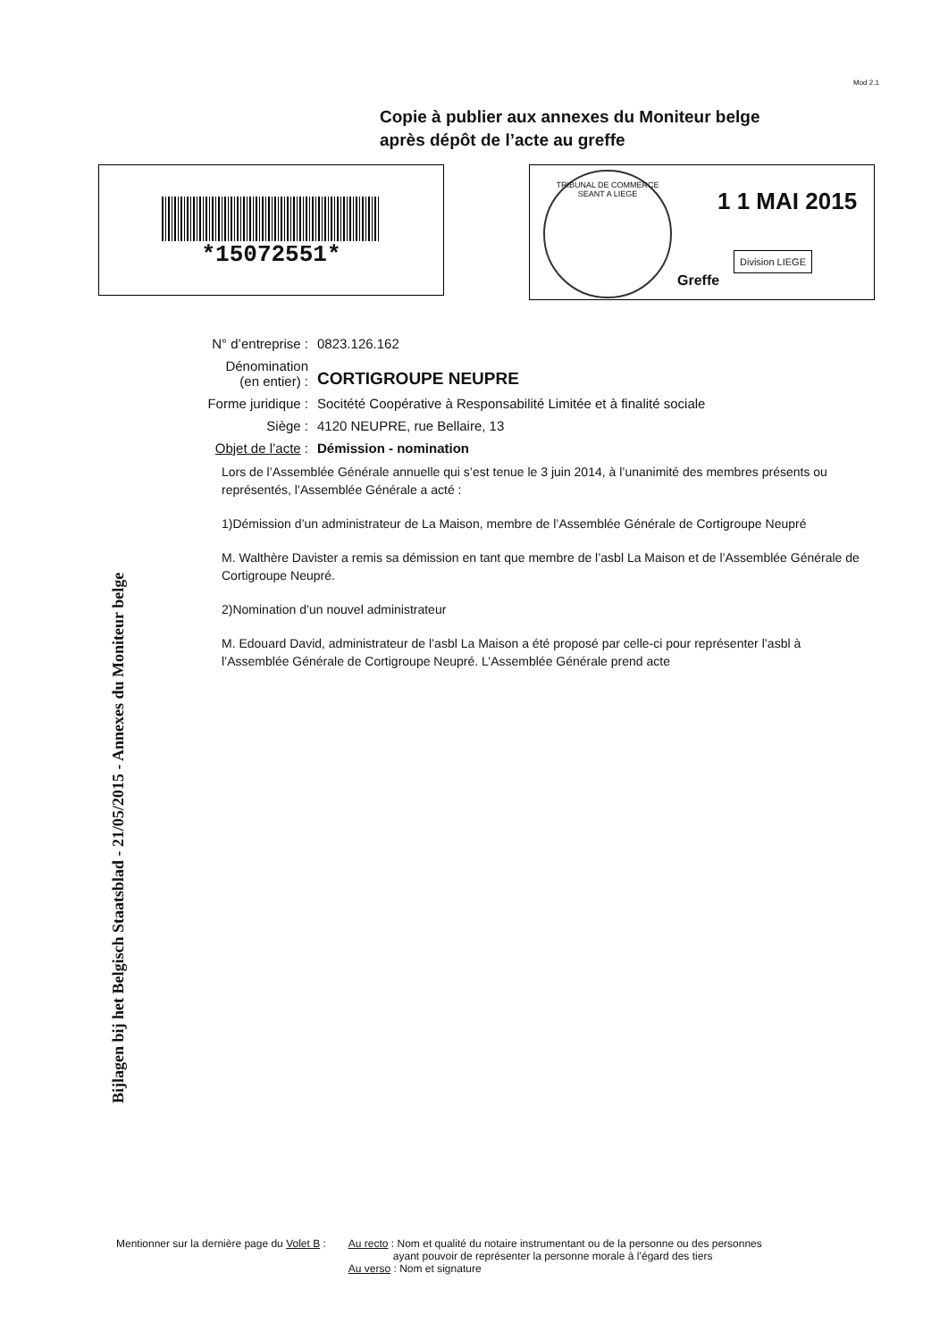Mod 2.1
Copie à publier aux annexes du Moniteur belge
après dépôt de l’acte au greffe
*15072551*
TRIBUNAL DE COMMERCE SEANT A LIEGE
1 1 MAI 2015
Division LIEGE
Greffe
Bijlagen bij het Belgisch Staatsblad - 21/05/2015 - Annexes du Moniteur belge
N° d’entreprise : 0823.126.162
Dénomination
(en entier) : CORTIGROUPE NEUPRE
Forme juridique : Socitété Coopérative à Responsabilité Limitée et à finalité sociale
Siège : 4120 NEUPRE, rue Bellaire, 13
Objet de l’acte : Démission - nomination
Lors de l’Assemblée Générale annuelle qui s’est tenue le 3 juin 2014, à l’unanimité des membres présents ou représentés, l’Assemblée Générale a acté :
1)Démission d’un administrateur de La Maison, membre de l’Assemblée Générale de Cortigroupe Neupré
M. Walthère Davister a remis sa démission en tant que membre de l’asbl La Maison et de l’Assemblée Générale de Cortigroupe Neupré.
2)Nomination d’un nouvel administrateur
M. Edouard David, administrateur de l’asbl La Maison a été proposé par celle-ci pour représenter l’asbl à l’Assemblée Générale de Cortigroupe Neupré. L’Assemblée Générale prend acte
Mentionner sur la dernière page du Volet B :
Au recto : Nom et qualité du notaire instrumentant ou de la personne ou des personnes
ayant pouvoir de représenter la personne morale à l’égard des tiers
Au verso : Nom et signature